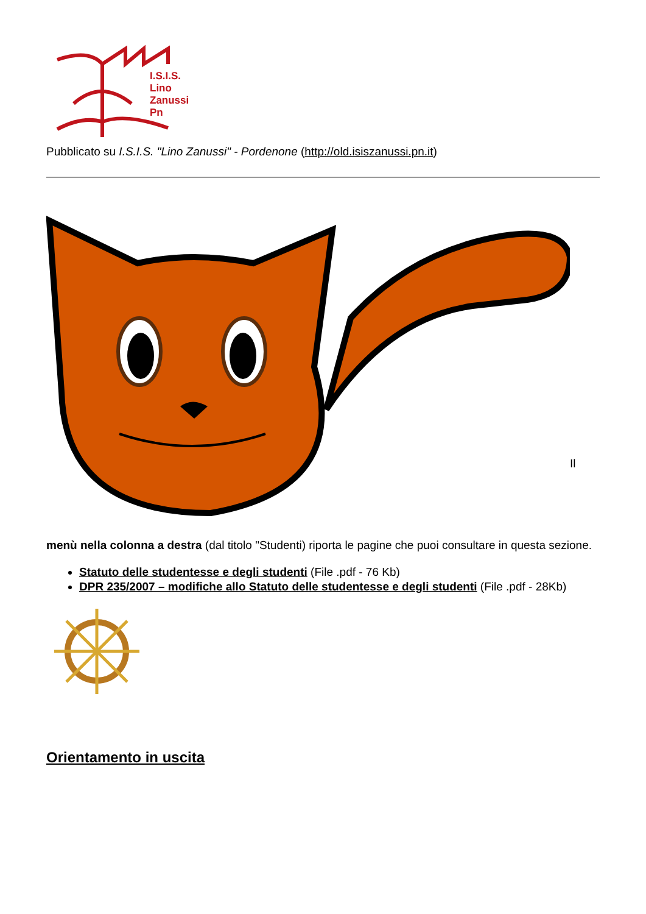I.S.I.S.
Lino
Zanussi
Pn
Pubblicato su I.S.I.S. "Lino Zanussi" - Pordenone (http://old.isiszanussi.pn.it)
Il
menù nella colonna a destra (dal titolo "Studenti) riporta le pagine che puoi consultare in questa sezione.
Statuto delle studentesse e degli studenti (File .pdf - 76 Kb)
DPR 235/2007 – modifiche allo Statuto delle studentesse e degli studenti (File .pdf - 28Kb)
Orientamento in uscita